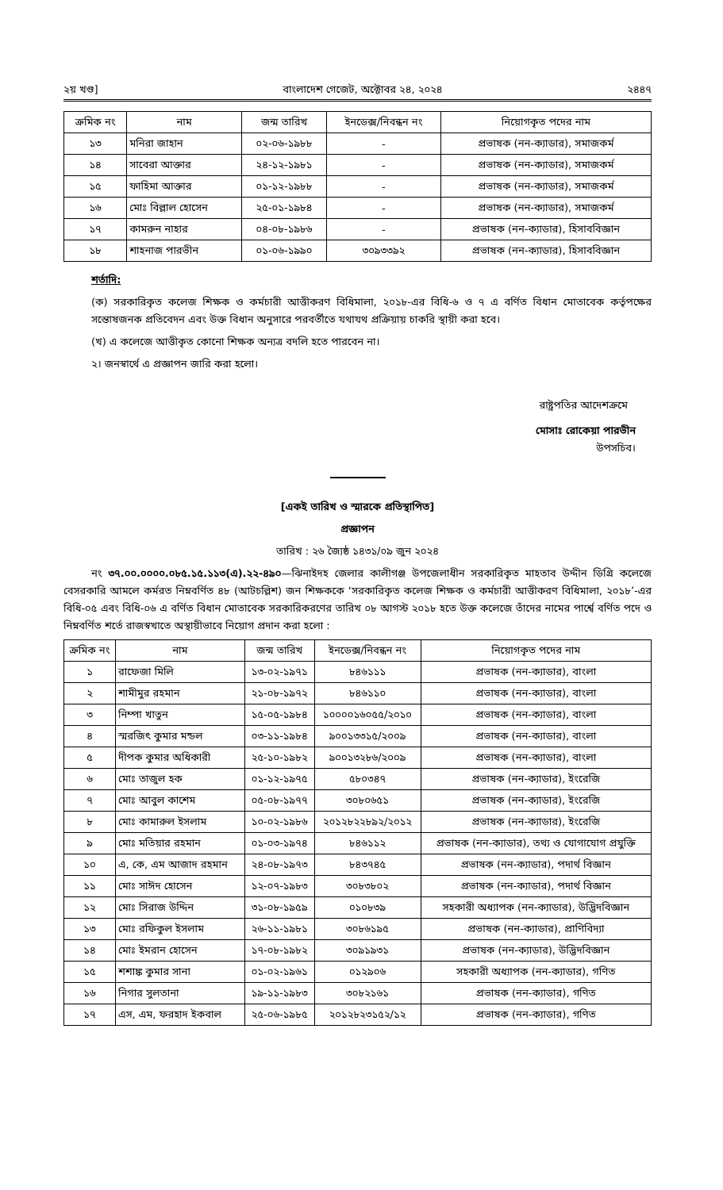২য় খণ্ড] বাংলাদেশ গেজেট, অক্টোবর ২৪, ২০২৪ ২৪৪৭
| ক্রমিক নং | নাম | জন্ম তারিখ | ইনডেক্স/নিবন্ধন নং | নিয়োগকৃত পদের নাম |
| --- | --- | --- | --- | --- |
| ১৩ | মনিরা জাহান | ০২-০৬-১৯৮৮ | - | প্রভাষক (নন-ক্যাডার), সমাজকর্ম |
| ১৪ | সাবেরা আক্তার | ২৪-১২-১৯৮১ | - | প্রভাষক (নন-ক্যাডার), সমাজকর্ম |
| ১৫ | ফাহিমা আক্তার | ০১-১২-১৯৮৮ | - | প্রভাষক (নন-ক্যাডার), সমাজকর্ম |
| ১৬ | মোঃ বিল্লাল হোসেন | ২৫-০১-১৯৮৪ | - | প্রভাষক (নন-ক্যাডার), সমাজকর্ম |
| ১৭ | কামরুন নাহার | ০৪-০৮-১৯৮৬ | - | প্রভাষক (নন-ক্যাডার), হিসাববিজ্ঞান |
| ১৮ | শাহনাজ পারভীন | ০১-০৬-১৯৯০ | ৩০৯৩৩৯২ | প্রভাষক (নন-ক্যাডার), হিসাববিজ্ঞান |
শর্তাদি:
(ক) সরকারিকৃত কলেজ শিক্ষক ও কর্মচারী আত্তীকরণ বিধিমালা, ২০১৮-এর বিধি-৬ ও ৭ এ বর্ণিত বিধান মোতাবেক কর্তৃপক্ষের সন্তোষজনক প্রতিবেদন এবং উক্ত বিধান অনুসারে পরবর্তীতে যথাযথ প্রক্রিয়ায় চাকরি স্থায়ী করা হবে।
(খ) এ কলেজে আত্তীকৃত কোনো শিক্ষক অন্যত্র বদলি হতে পারবেন না।
২। জনস্বার্থে এ প্রজ্ঞাপন জারি করা হলো।
রাষ্ট্রপতির আদেশক্রমে
মোসাঃ রোকেয়া পারভীন
উপসচিব।
[একই তারিখ ও স্মারকে প্রতিস্থাপিত]
প্রজ্ঞাপন
তারিখ : ২৬ জ্যৈষ্ঠ ১৪৩১/০৯ জুন ২০২৪
নং ৩৭.০০.০০০০.০৮৫.১৫.১১৩(এ).২২-৪৯০—ঝিনাইদহ জেলার কালীগঞ্জ উপজেলাধীন সরকারিকৃত মাহতাব উদ্দীন ডিগ্রি কলেজে বেসরকারি আমলে কর্মরত নিম্নবর্ণিত ৪৮ (আটচল্লিশ) জন শিক্ষককে ‘সরকারিকৃত কলেজ শিক্ষক ও কর্মচারী আত্তীকরণ বিধিমালা, ২০১৮’-এর বিধি-০৫ এবং বিধি-০৬ এ বর্ণিত বিধান মোতাবেক সরকারিকরণের তারিখ ০৮ আগস্ট ২০১৮ হতে উক্ত কলেজে তাঁদের নামের পার্শ্বে বর্ণিত পদে ও নিম্নবর্ণিত শর্তে রাজস্বখাতে অস্থায়ীভাবে নিয়োগ প্রদান করা হলো :
| ক্রমিক নং | নাম | জন্ম তারিখ | ইনডেক্স/নিবন্ধন নং | নিয়োগকৃত পদের নাম |
| --- | --- | --- | --- | --- |
| ১ | রাফেজা মিলি | ১৩-০২-১৯৭১ | ৮৪৬১১১ | প্রভাষক (নন-ক্যাডার), বাংলা |
| ২ | শামীমুর রহমান | ২১-০৮-১৯৭২ | ৮৪৬১১০ | প্রভাষক (নন-ক্যাডার), বাংলা |
| ৩ | নিম্পা খাতুন | ১৫-০৫-১৯৮৪ | ১০০০০১৬০৫৫/২০১০ | প্রভাষক (নন-ক্যাডার), বাংলা |
| ৪ | স্মরজিৎ কুমার মন্ডল | ০৩-১১-১৯৮৪ | ৯০০১৩৩১৫/২০০৯ | প্রভাষক (নন-ক্যাডার), বাংলা |
| ৫ | দীপক কুমার অধিকারী | ২৫-১০-১৯৮২ | ৯০০১৩২৮৬/২০০৯ | প্রভাষক (নন-ক্যাডার), বাংলা |
| ৬ | মোঃ তাজুল হক | ০১-১২-১৯৭৫ | ৫৮০৩৪৭ | প্রভাষক (নন-ক্যাডার), ইংরেজি |
| ৭ | মোঃ আবুল কাশেম | ০৫-০৮-১৯৭৭ | ৩০৮০৬৫১ | প্রভাষক (নন-ক্যাডার), ইংরেজি |
| ৮ | মোঃ কামারুল ইসলাম | ১০-০২-১৯৮৬ | ২০১২৮২২৮৯২/২০১২ | প্রভাষক (নন-ক্যাডার), ইংরেজি |
| ৯ | মোঃ মতিয়ার রহমান | ০১-০৩-১৯৭৪ | ৮৪৬১১২ | প্রভাষক (নন-ক্যাডার), তথ্য ও যোগাযোগ প্রযুক্তি |
| ১০ | এ, কে, এম আজাদ রহমান | ২৪-০৮-১৯৭৩ | ৮৪৩৭৪৫ | প্রভাষক (নন-ক্যাডার), পদার্থ বিজ্ঞান |
| ১১ | মোঃ সাঈদ হোসেন | ১২-০৭-১৯৮৩ | ৩০৮৩৮০২ | প্রভাষক (নন-ক্যাডার), পদার্থ বিজ্ঞান |
| ১২ | মোঃ সিরাজ উদ্দিন | ৩১-০৮-১৯৫৯ | ০১০৮৩৯ | সহকারী অধ্যাপক (নন-ক্যাডার), উদ্ভিদবিজ্ঞান |
| ১৩ | মোঃ রফিকুল ইসলাম | ২৬-১১-১৯৮১ | ৩০৮৬১৯৫ | প্রভাষক (নন-ক্যাডার), প্রাণিবিদ্যা |
| ১৪ | মোঃ ইমরান হোসেন | ১৭-০৮-১৯৮২ | ৩০৯১৯৩১ | প্রভাষক (নন-ক্যাডার), উদ্ভিদবিজ্ঞান |
| ১৫ | শশাঙ্ক কুমার সানা | ০১-০২-১৯৬১ | ০১২৯০৬ | সহকারী অধ্যাপক (নন-ক্যাডার), গণিত |
| ১৬ | নিগার সুলতানা | ১৯-১১-১৯৮৩ | ৩০৮২১৬১ | প্রভাষক (নন-ক্যাডার), গণিত |
| ১৭ | এস, এম, ফরহাদ ইকবাল | ২৫-০৬-১৯৮৫ | ২০১২৮২৩১৫২/১২ | প্রভাষক (নন-ক্যাডার), গণিত |